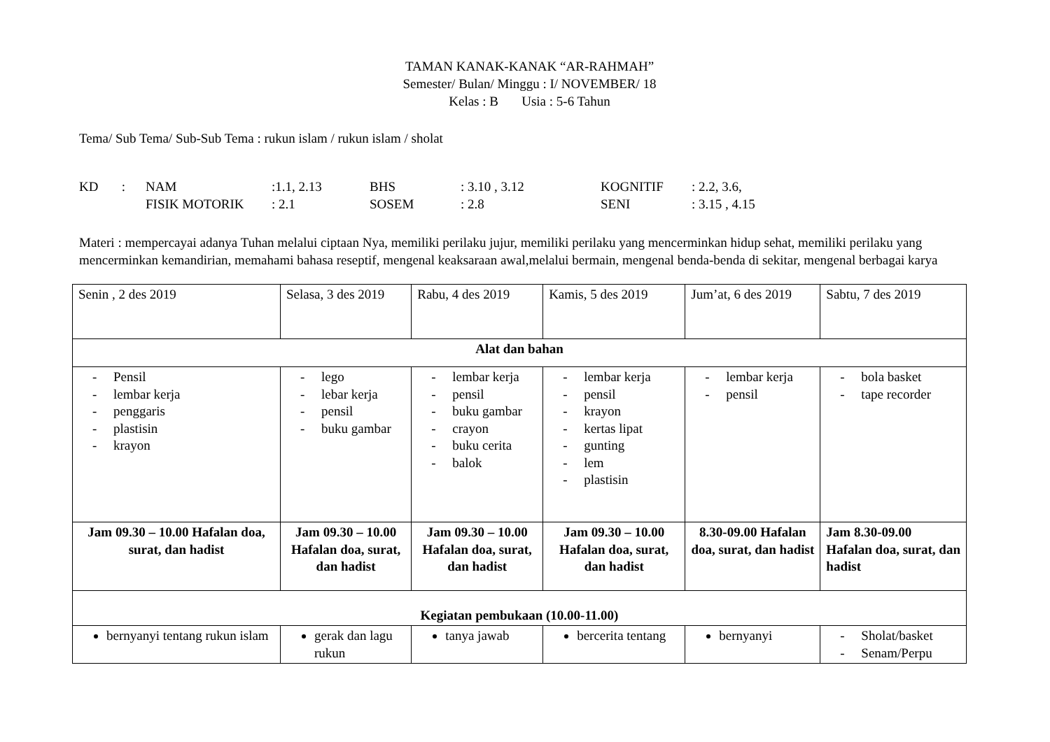TAMAN KANAK-KANAK “AR-RAHMAH”
Semester/ Bulan/ Minggu : I/ NOVEMBER/ 18
Kelas : B Usia : 5-6 Tahun
Tema/ Sub Tema/ Sub-Sub Tema : rukun islam / rukun islam / sholat
KD : NAM:1.1, 2.13 BHS: 3.10 , 3.12 KOGNITIF: 2.2, 3.6, FISIK MOTORIK: 2.1 SOSEM: 2.8 SENI: 3.15 , 4.15
Materi : mempercayai adanya Tuhan melalui ciptaan Nya, memiliki perilaku jujur, memiliki perilaku yang mencerminkan hidup sehat, memiliki perilaku yang mencerminkan kemandirian, memahami bahasa reseptif, mengenal keaksaraan awal,melalui bermain, mengenal benda-benda di sekitar, mengenal berbagai karya
| Senin , 2 des 2019 | Selasa, 3 des 2019 | Rabu, 4 des 2019 | Kamis, 5 des 2019 | Jum’at, 6 des 2019 | Sabtu, 7 des 2019 |
| Alat dan bahan | | | | | |
| - Pensil - lembar kerja - penggaris - plastisin - krayon | - lego - lebar kerja - pensil - buku gambar | - lembar kerja - pensil - buku gambar - crayon - buku cerita - balok | - lembar kerja - pensil - krayon - kertas lipat - gunting - lem - plastisin | - lembar kerja - pensil | - bola basket - tape recorder |
| Jam 09.30 – 10.00 Hafalan doa, surat, dan hadist | Jam 09.30 – 10.00 Hafalan doa, surat, dan hadist | Jam 09.30 – 10.00 Hafalan doa, surat, dan hadist | Jam 09.30 – 10.00 Hafalan doa, surat, dan hadist | 8.30-09.00 Hafalan doa, surat, dan hadist | Jam 8.30-09.00 Hafalan doa, surat, dan hadist |
| Kegiatan pembukaan (10.00-11.00) | | | | | |
| bernyanyi tentang rukun islam | gerak dan lagu rukun | tanya jawab | bercerita tentang | bernyanyi | - Sholat/basket - Senam/Perpu |